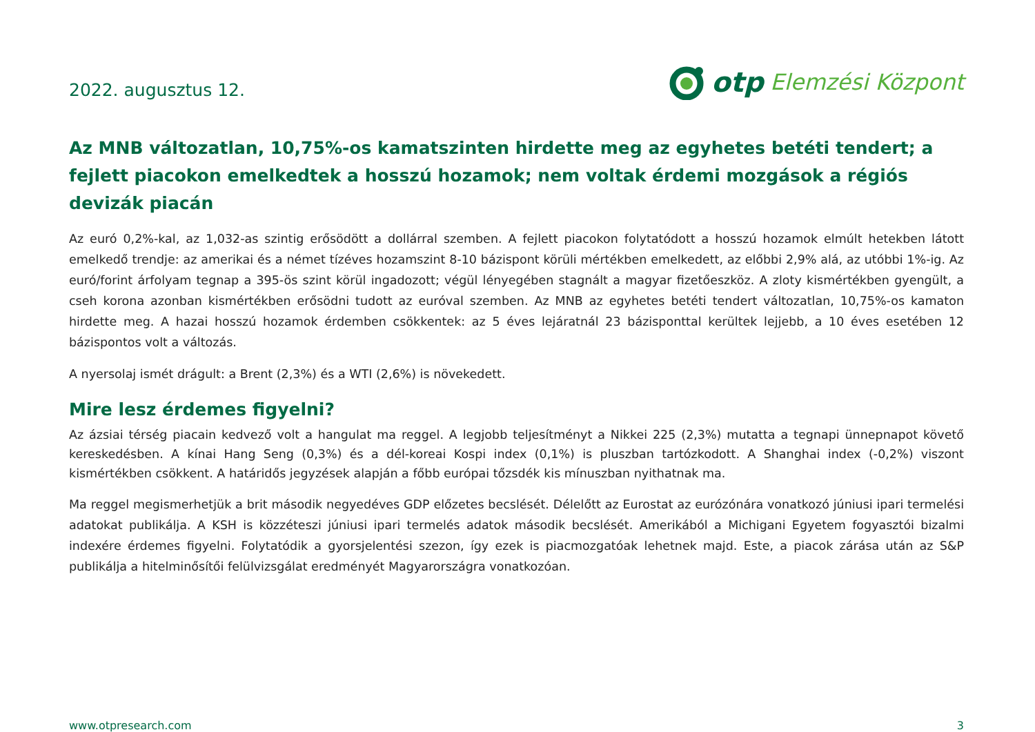2022. augusztus 12.
otp Elemzési Központ
Az MNB változatlan, 10,75%-os kamatszinten hirdette meg az egyhetes betéti tendert; a fejlett piacokon emelkedtek a hosszú hozamok; nem voltak érdemi mozgások a régiós devizák piacán
Az euró 0,2%-kal, az 1,032-as szintig erősödött a dollárral szemben. A fejlett piacokon folytatódott a hosszú hozamok elmúlt hetekben látott emelkedő trendje: az amerikai és a német tízéves hozamszint 8-10 bázispont körüli mértékben emelkedett, az előbbi 2,9% alá, az utóbbi 1%-ig. Az euró/forint árfolyam tegnap a 395-ös szint körül ingadozott; végül lényegében stagnált a magyar fizetőeszköz. A zloty kismértékben gyengült, a cseh korona azonban kismértékben erősödni tudott az euróval szemben. Az MNB az egyhetes betéti tendert változatlan, 10,75%-os kamaton hirdette meg. A hazai hosszú hozamok érdemben csökkentek: az 5 éves lejáratnál 23 bázisponttal kerültek lejjebb, a 10 éves esetében 12 bázispontos volt a változás.
A nyersolaj ismét drágult: a Brent (2,3%) és a WTI (2,6%) is növekedett.
Mire lesz érdemes figyelni?
Az ázsiai térség piacain kedvező volt a hangulat ma reggel. A legjobb teljesítményt a Nikkei 225 (2,3%) mutatta a tegnapi ünnepnapot követő kereskedésben. A kínai Hang Seng (0,3%) és a dél-koreai Kospi index (0,1%) is pluszban tartózkodott. A Shanghai index (-0,2%) viszont kismértékben csökkent. A határidős jegyzések alapján a főbb európai tőzsdék kis mínuszban nyithatnak ma.
Ma reggel megismerhetjük a brit második negyedéves GDP előzetes becslését. Délelőtt az Eurostat az eurózónára vonatkozó júniusi ipari termelési adatokat publikálja. A KSH is közzéteszi júniusi ipari termelés adatok második becslését. Amerikából a Michigani Egyetem fogyasztói bizalmi indexére érdemes figyelni. Folytatódik a gyorsjelentési szezon, így ezek is piacmozgatóak lehetnek majd. Este, a piacok zárása után az S&P publikálja a hitelminősítői felülvizsgálat eredményét Magyarországra vonatkozóan.
www.otpresearch.com 3